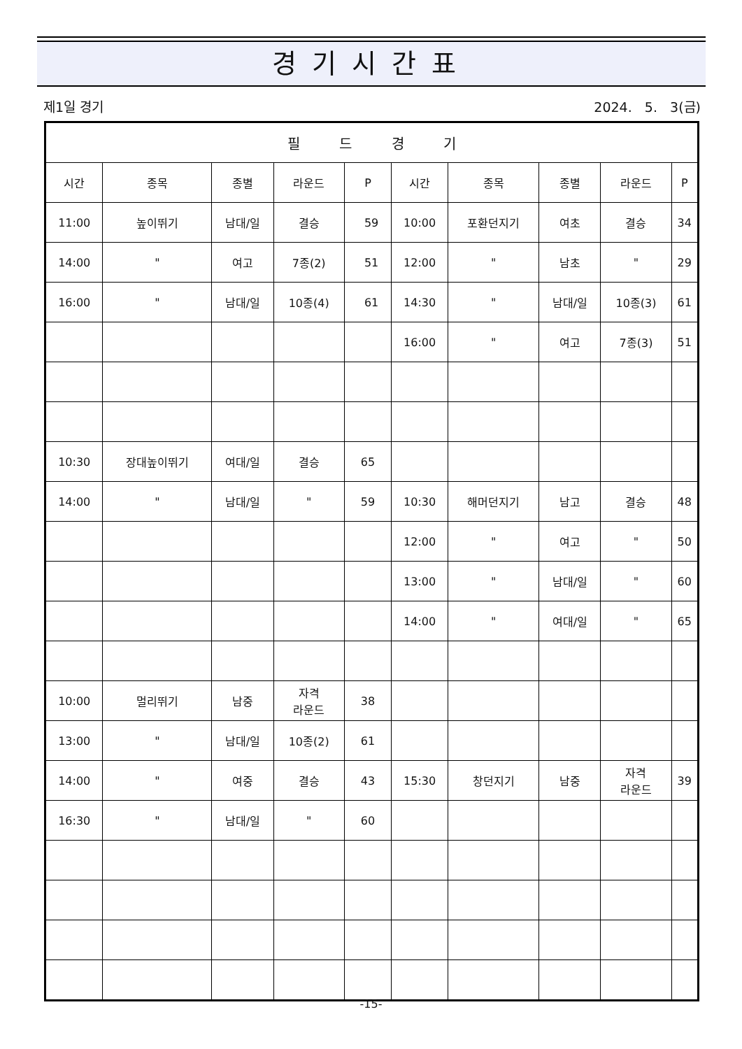경기시간표
제1일 경기 2024. 5. 3(금)
| 필 드 경 기 | | | | | | | | | |
| --- | --- | --- | --- | --- | --- | --- | --- | --- | --- |
| 시간 | 종목 | 종별 | 라운드 | P | 시간 | 종목 | 종별 | 라운드 | P |
| 11:00 | 높이뛰기 | 남대/일 | 결승 | 59 | 10:00 | 포환던지기 | 여초 | 결승 | 34 |
| 14:00 | " | 여고 | 7종(2) | 51 | 12:00 | " | 남초 | " | 29 |
| 16:00 | " | 남대/일 | 10종(4) | 61 | 14:30 | " | 남대/일 | 10종(3) | 61 |
| | | | | | 16:00 | " | 여고 | 7종(3) | 51 |
| 10:30 | 장대높이뛰기 | 여대/일 | 결승 | 65 | | | | | |
| 14:00 | " | 남대/일 | " | 59 | 10:30 | 해머던지기 | 남고 | 결승 | 48 |
| | | | | | 12:00 | " | 여고 | " | 50 |
| | | | | | 13:00 | " | 남대/일 | " | 60 |
| | | | | | 14:00 | " | 여대/일 | " | 65 |
| 10:00 | 멀리뛰기 | 남중 | 자격 라운드 | 38 | | | | | |
| 13:00 | " | 남대/일 | 10종(2) | 61 | | | | | |
| 14:00 | " | 여중 | 결승 | 43 | 15:30 | 창던지기 | 남중 | 자격 라운드 | 39 |
| 16:30 | " | 남대/일 | " | 60 | | | | | |
-15-